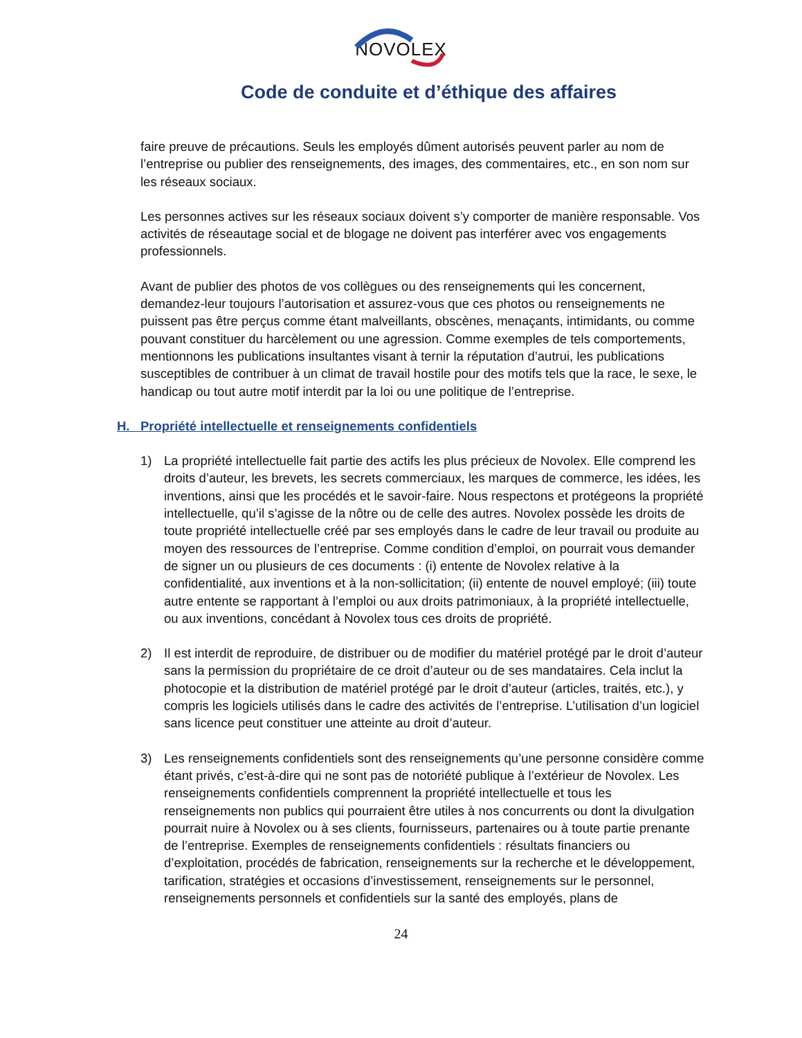NOVOLEX
Code de conduite et d’éthique des affaires
faire preuve de précautions. Seuls les employés dûment autorisés peuvent parler au nom de l’entreprise ou publier des renseignements, des images, des commentaires, etc., en son nom sur les réseaux sociaux.
Les personnes actives sur les réseaux sociaux doivent s’y comporter de manière responsable. Vos activités de réseautage social et de blogage ne doivent pas interférer avec vos engagements professionnels.
Avant de publier des photos de vos collègues ou des renseignements qui les concernent, demandez-leur toujours l’autorisation et assurez-vous que ces photos ou renseignements ne puissent pas être perçus comme étant malveillants, obscènes, menaçants, intimidants, ou comme pouvant constituer du harcèlement ou une agression. Comme exemples de tels comportements, mentionnons les publications insultantes visant à ternir la réputation d’autrui, les publications susceptibles de contribuer à un climat de travail hostile pour des motifs tels que la race, le sexe, le handicap ou tout autre motif interdit par la loi ou une politique de l’entreprise.
H. Propriété intellectuelle et renseignements confidentiels
1) La propriété intellectuelle fait partie des actifs les plus précieux de Novolex. Elle comprend les droits d’auteur, les brevets, les secrets commerciaux, les marques de commerce, les idées, les inventions, ainsi que les procédés et le savoir-faire. Nous respectons et protégeons la propriété intellectuelle, qu’il s’agisse de la nôtre ou de celle des autres. Novolex possède les droits de toute propriété intellectuelle créé par ses employés dans le cadre de leur travail ou produite au moyen des ressources de l’entreprise. Comme condition d’emploi, on pourrait vous demander de signer un ou plusieurs de ces documents : (i) entente de Novolex relative à la confidentialité, aux inventions et à la non-sollicitation; (ii) entente de nouvel employé; (iii) toute autre entente se rapportant à l’emploi ou aux droits patrimoniaux, à la propriété intellectuelle, ou aux inventions, concédant à Novolex tous ces droits de propriété.
2) Il est interdit de reproduire, de distribuer ou de modifier du matériel protégé par le droit d’auteur sans la permission du propriétaire de ce droit d’auteur ou de ses mandataires. Cela inclut la photocopie et la distribution de matériel protégé par le droit d’auteur (articles, traités, etc.), y compris les logiciels utilisés dans le cadre des activités de l’entreprise. L’utilisation d’un logiciel sans licence peut constituer une atteinte au droit d’auteur.
3) Les renseignements confidentiels sont des renseignements qu’une personne considère comme étant privés, c’est-à-dire qui ne sont pas de notoriété publique à l’extérieur de Novolex. Les renseignements confidentiels comprennent la propriété intellectuelle et tous les renseignements non publics qui pourraient être utiles à nos concurrents ou dont la divulgation pourrait nuire à Novolex ou à ses clients, fournisseurs, partenaires ou à toute partie prenante de l’entreprise. Exemples de renseignements confidentiels : résultats financiers ou d’exploitation, procédés de fabrication, renseignements sur la recherche et le développement, tarification, stratégies et occasions d’investissement, renseignements sur le personnel, renseignements personnels et confidentiels sur la santé des employés, plans de
24